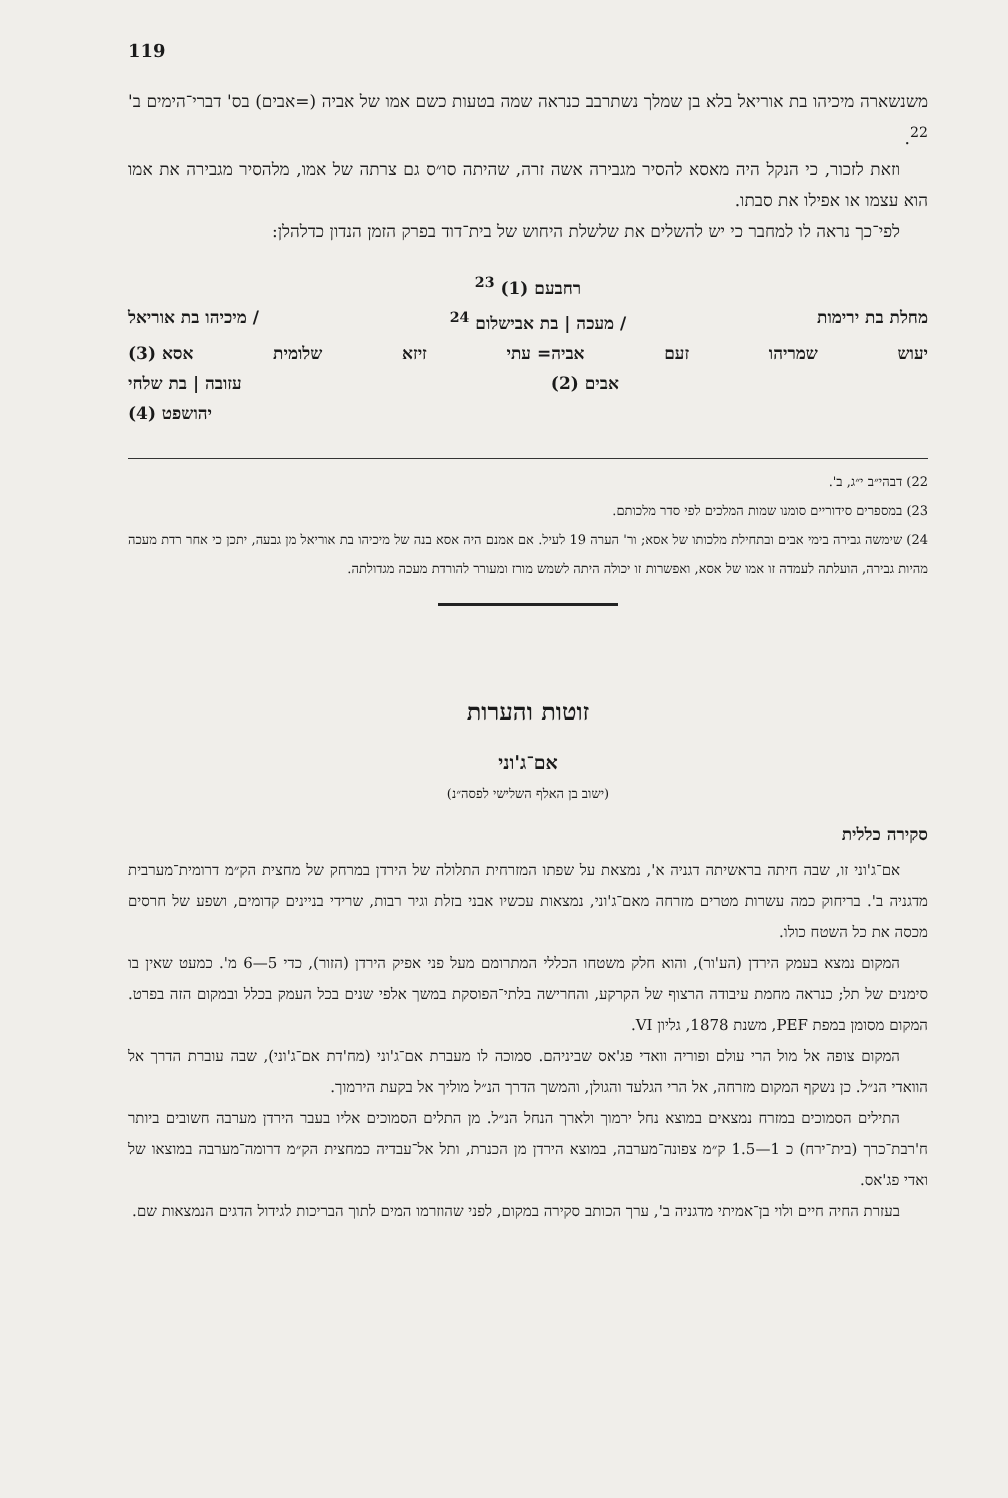119
משנשארה מיכיהו בת אוריאל בלא בן שמלך נשתרבב כנראה שמה בטעות כשם אמו של אביה (=אבים) בס' דברי־הימים ב' <sup>22</sup>.
וזאת לזכור, כי הנקל היה מאסא להסיר מגבירה אשה זרה, שהיתה סו״ס גם צרתה של אמו, מלהסיר מגבירה את אמו הוא עצמו או אפילו את סבתו.
לפי־כך נראה לו למחבר כי יש להשלים את שלשלת היחוש של בית־דוד בפרק הזמן הנדון כדלהלן:
רחבעם (1) <sup>23</sup>
מחלת בת ירימות / מעכה | בת אבישלום <sup>24</sup> / מיכיהו בת אוריאל
יעוש שמריהו זעם אביה= עתי זיזא שלומית אסא (3)
אבים (2) עזובה | בת שלחי
יהושפט (4)
22) דבהי״ב י״ג, ב'.
23) במספרים סידוריים סומנו שמות המלכים לפי סדר מלכותם.
24) שימשה גבירה בימי אבים ובתחילת מלכותו של אסא; ור' הערה 19 לעיל. אם אמנם היה אסא בנה של מיכיהו בת אוריאל מן גבעה, יתכן כי אחר רדת מעכה מהיות גבירה, הועלתה לעמדה זו אמו של אסא, ואפשרות זו יכולה היתה לשמש מורז ומעורר להורדת מעכה מגדולתה.
זוטות והערות
אם־ג'וני
(ישוב בן האלף השלישי לפסה״נ)
סקירה כללית
אם־ג'וני זו, שבה חיתה בראשיתה דגניה א', נמצאת על שפתו המזרחית התלולה של הירדן במרחק של מחצית הק״מ דרומית־מערבית מדגניה ב'. בריחוק כמה עשרות מטרים מזרחה מאם־ג'וני, נמצאות עכשיו אבני בזלת וגיר רבות, שרידי בניינים קדומים, ושפע של חרסים מכסה את כל השטח כולו.
המקום נמצא בעמק הירדן (הע'ור), והוא חלק משטחו הכללי המתרומם מעל פני אפיק הירדן (הזור), כדי 5—6 מ'. כמעט שאין בו סימנים של תל; כנראה מחמת עיבודה הרצוף של הקרקע, והחרישה בלתי־הפוסקת במשך אלפי שנים בכל העמק בכלל ובמקום הזה בפרט. המקום מסומן במפת PEF, משנת 1878, גליון VI.
המקום צופה אל מול הרי עולם ופוריה וואדי פג'אס שביניהם. סמוכה לו מעברת אם־ג'וני (מח'דת אם־ג'וני), שבה עוברת הדרך אל הוואדי הנ״ל. כן נשקף המקום מזרחה, אל הרי הגלעד והגולן, והמשך הדרך הנ״ל מוליך אל בקעת הירמוך.
התילים הסמוכים במזרח נמצאים במוצא נחל ירמוך ולארך הנחל הנ״ל. מן התלים הסמוכים אליו בעבר הירדן מערבה חשובים ביותר ח'רבת־כרך (בית־ירח) כ 1—1.5 ק״מ צפונה־מערבה, במוצא הירדן מן הכנרת, ותל אל־עבדיה כמחצית הק״מ דרומה־מערבה במוצאו של ואדי פג'אס.
בעזרת החיה חיים ולוי בן־אמיתי מדגניה ב', ערך הכותב סקירה במקום, לפני שהוזרמו המים לתוך הבריכות לגידול הדגים הנמצאות שם.